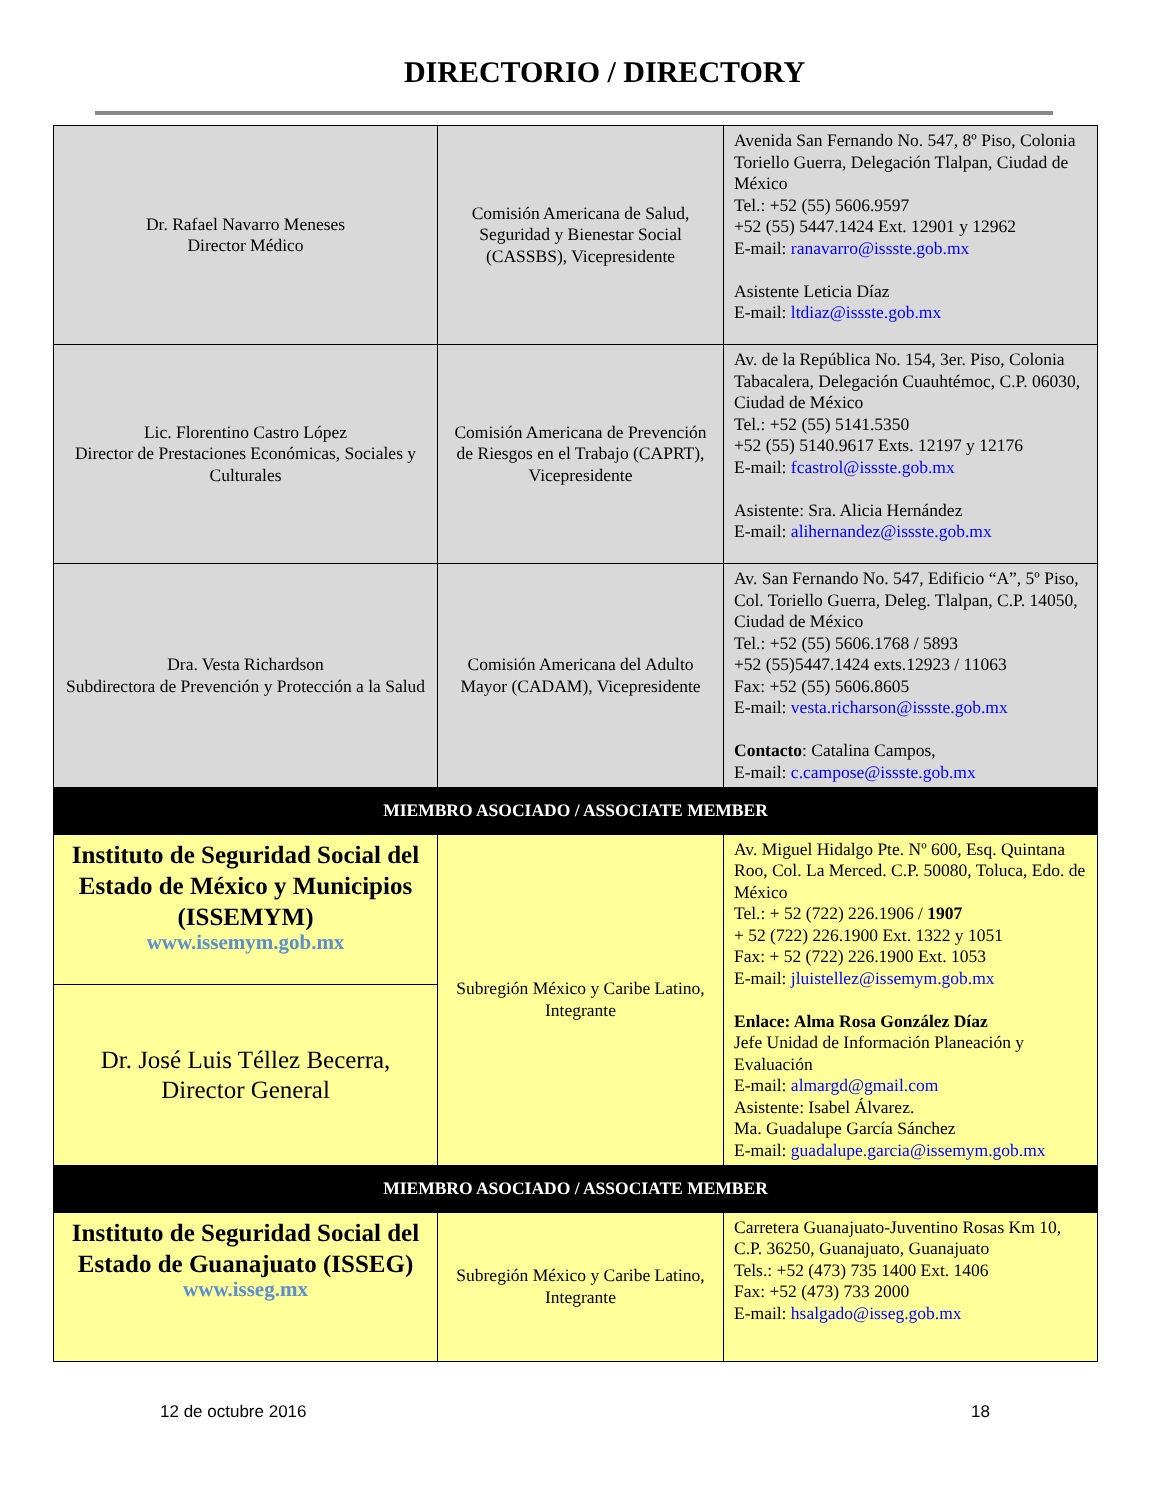DIRECTORIO / DIRECTORY
| Dr. Rafael Navarro Meneses Director Médico | Comisión Americana de Salud, Seguridad y Bienestar Social (CASSBS), Vicepresidente | Avenida San Fernando No. 547, 8º Piso, Colonia Toriello Guerra, Delegación Tlalpan, Ciudad de México Tel.: +52 (55) 5606.9597 +52 (55) 5447.1424 Ext. 12901 y 12962 E-mail: ranavarro@issste.gob.mx Asistente Leticia Díaz E-mail: ltdiaz@issste.gob.mx |
| Lic. Florentino Castro López Director de Prestaciones Económicas, Sociales y Culturales | Comisión Americana de Prevención de Riesgos en el Trabajo (CAPRT), Vicepresidente | Av. de la República No. 154, 3er. Piso, Colonia Tabacalera, Delegación Cuauhtémoc, C.P. 06030, Ciudad de México Tel.: +52 (55) 5141.5350 +52 (55) 5140.9617 Exts. 12197 y 12176 E-mail: fcastrol@issste.gob.mx Asistente: Sra. Alicia Hernández E-mail: alihernandez@issste.gob.mx |
| Dra. Vesta Richardson Subdirectora de Prevención y Protección a la Salud | Comisión Americana del Adulto Mayor (CADAM), Vicepresidente | Av. San Fernando No. 547, Edificio “A”, 5º Piso, Col. Toriello Guerra, Deleg. Tlalpan, C.P. 14050, Ciudad de México Tel.: +52 (55) 5606.1768 / 5893 +52 (55)5447.1424 exts.12923 / 11063 Fax: +52 (55) 5606.8605 E-mail: vesta.richarson@issste.gob.mx Contacto : Catalina Campos, E-mail: c.campose@issste.gob.mx |
| MIEMBRO ASOCIADO / ASSOCIATE MEMBER | | |
| Instituto de Seguridad Social del Estado de México y Municipios (ISSEMYM) www.issemym.gob.mx | Subregión México y Caribe Latino, Integrante | Av. Miguel Hidalgo Pte. Nº 600, Esq. Quintana Roo, Col. La Merced. C.P. 50080, Toluca, Edo. de México Tel.: + 52 (722) 226.1906 / 1907 + 52 (722) 226.1900 Ext. 1322 y 1051 Fax: + 52 (722) 226.1900 Ext. 1053 E-mail: jluistellez@issemym.gob.mx Enlace: Alma Rosa González Díaz Jefe Unidad de Información Planeación y Evaluación E-mail: almargd@gmail.com Asistente: Isabel Álvarez. Ma. Guadalupe García Sánchez E-mail: guadalupe.garcia@issemym.gob.mx |
| Dr. José Luis Téllez Becerra, Director General | | |
| MIEMBRO ASOCIADO / ASSOCIATE MEMBER | | |
| Instituto de Seguridad Social del Estado de Guanajuato (ISSEG) www.isseg.mx | Subregión México y Caribe Latino, Integrante | Carretera Guanajuato-Juventino Rosas Km 10, C.P. 36250, Guanajuato, Guanajuato Tels.: +52 (473) 735 1400 Ext. 1406 Fax: +52 (473) 733 2000 E-mail: hsalgado@isseg.gob.mx |
12 de octubre 2016 18